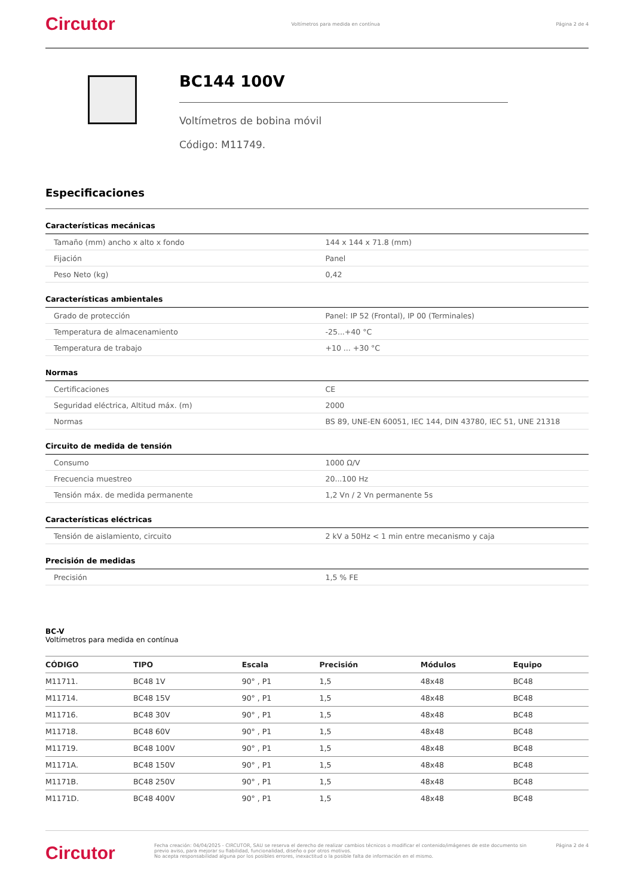Circutor Voltímetros para medida en contínua Página 2 de 4
BC144 100V
Voltímetros de bobina móvil
Código: M11749.
Especificaciones
| Características mecánicas | |
| --- | --- |
| Tamaño (mm) ancho x alto x fondo | 144 x 144 x 71.8 (mm) |
| Fijación | Panel |
| Peso Neto (kg) | 0,42 |
| Características ambientales | |
| Grado de protección | Panel: IP 52 (Frontal), IP 00 (Terminales) |
| Temperatura de almacenamiento | -25...+40 °C |
| Temperatura de trabajo | +10 ... +30 °C |
| Normas | |
| Certificaciones | CE |
| Seguridad eléctrica, Altitud máx. (m) | 2000 |
| Normas | BS 89, UNE-EN 60051, IEC 144, DIN 43780, IEC 51, UNE 21318 |
| Circuito de medida de tensión | |
| Consumo | 1000 Ω/V |
| Frecuencia muestreo | 20...100 Hz |
| Tensión máx. de medida permanente | 1,2 Vn / 2 Vn permanente 5s |
| Características eléctricas | |
| Tensión de aislamiento, circuito | 2 kV a 50Hz < 1 min entre mecanismo y caja |
| Precisión de medidas | |
| Precisión | 1,5 % FE |
BC-V
Voltímetros para medida en contínua
| CÓDIGO | TIPO | Escala | Precisión | Módulos | Equipo |
| --- | --- | --- | --- | --- | --- |
| M11711. | BC48 1V | 90° , P1 | 1,5 | 48x48 | BC48 |
| M11714. | BC48 15V | 90° , P1 | 1,5 | 48x48 | BC48 |
| M11716. | BC48 30V | 90° , P1 | 1,5 | 48x48 | BC48 |
| M11718. | BC48 60V | 90° , P1 | 1,5 | 48x48 | BC48 |
| M11719. | BC48 100V | 90° , P1 | 1,5 | 48x48 | BC48 |
| M1171A. | BC48 150V | 90° , P1 | 1,5 | 48x48 | BC48 |
| M1171B. | BC48 250V | 90° , P1 | 1,5 | 48x48 | BC48 |
| M1171D. | BC48 400V | 90° , P1 | 1,5 | 48x48 | BC48 |
Circutor Fecha creación: 04/04/2025 - CIRCUTOR, SAU se reserva el derecho de realizar cambios técnicos o modificar el contenido/imágenes de este documento sin previo aviso, para mejorar su fiabilidad, funcionalidad, diseño o por otros motivos.
No acepta responsabilidad alguna por los posibles errores, inexactitud o la posible falta de información en el mismo. Página 2 de 4